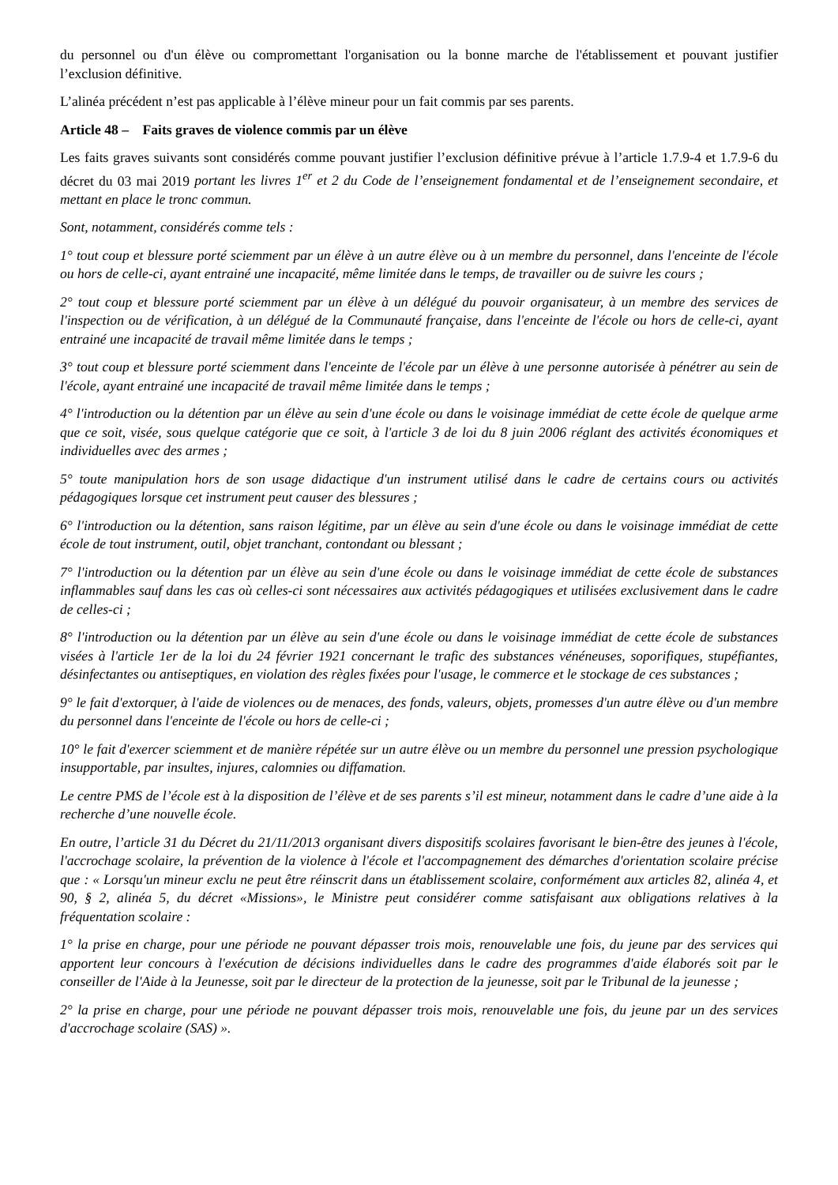du personnel ou d'un élève ou compromettant l'organisation ou la bonne marche de l'établissement et pouvant justifier l’exclusion définitive.
L’alinéa précédent n’est pas applicable à l’élève mineur pour un fait commis par ses parents.
Article 48 – Faits graves de violence commis par un élève
Les faits graves suivants sont considérés comme pouvant justifier l’exclusion définitive prévue à l’article 1.7.9-4 et 1.7.9-6 du décret du 03 mai 2019 portant les livres 1<sup>er</sup> et 2 du Code de l’enseignement fondamental et de l’enseignement secondaire, et mettant en place le tronc commun.
Sont, notamment, considérés comme tels :
1° tout coup et blessure porté sciemment par un élève à un autre élève ou à un membre du personnel, dans l'enceinte de l'école ou hors de celle-ci, ayant entrainé une incapacité, même limitée dans le temps, de travailler ou de suivre les cours ;
2° tout coup et blessure porté sciemment par un élève à un délégué du pouvoir organisateur, à un membre des services de l'inspection ou de vérification, à un délégué de la Communauté française, dans l'enceinte de l'école ou hors de celle-ci, ayant entrainé une incapacité de travail même limitée dans le temps ;
3° tout coup et blessure porté sciemment dans l'enceinte de l'école par un élève à une personne autorisée à pénétrer au sein de l'école, ayant entrainé une incapacité de travail même limitée dans le temps ;
4° l'introduction ou la détention par un élève au sein d'une école ou dans le voisinage immédiat de cette école de quelque arme que ce soit, visée, sous quelque catégorie que ce soit, à l'article 3 de loi du 8 juin 2006 réglant des activités économiques et individuelles avec des armes ;
5° toute manipulation hors de son usage didactique d'un instrument utilisé dans le cadre de certains cours ou activités pédagogiques lorsque cet instrument peut causer des blessures ;
6° l'introduction ou la détention, sans raison légitime, par un élève au sein d'une école ou dans le voisinage immédiat de cette école de tout instrument, outil, objet tranchant, contondant ou blessant ;
7° l'introduction ou la détention par un élève au sein d'une école ou dans le voisinage immédiat de cette école de substances inflammables sauf dans les cas où celles-ci sont nécessaires aux activités pédagogiques et utilisées exclusivement dans le cadre de celles-ci ;
8° l'introduction ou la détention par un élève au sein d'une école ou dans le voisinage immédiat de cette école de substances visées à l'article 1er de la loi du 24 février 1921 concernant le trafic des substances vénéneuses, soporifiques, stupéfiantes, désinfectantes ou antiseptiques, en violation des règles fixées pour l'usage, le commerce et le stockage de ces substances ;
9° le fait d'extorquer, à l'aide de violences ou de menaces, des fonds, valeurs, objets, promesses d'un autre élève ou d'un membre du personnel dans l'enceinte de l'école ou hors de celle-ci ;
10° le fait d'exercer sciemment et de manière répétée sur un autre élève ou un membre du personnel une pression psychologique insupportable, par insultes, injures, calomnies ou diffamation.
Le centre PMS de l’école est à la disposition de l’élève et de ses parents s’il est mineur, notamment dans le cadre d’une aide à la recherche d’une nouvelle école.
En outre, l’article 31 du Décret du 21/11/2013 organisant divers dispositifs scolaires favorisant le bien-être des jeunes à l'école, l'accrochage scolaire, la prévention de la violence à l'école et l'accompagnement des démarches d'orientation scolaire précise que : « Lorsqu'un mineur exclu ne peut être réinscrit dans un établissement scolaire, conformément aux articles 82, alinéa 4, et 90, § 2, alinéa 5, du décret «Missions», le Ministre peut considérer comme satisfaisant aux obligations relatives à la fréquentation scolaire :
1° la prise en charge, pour une période ne pouvant dépasser trois mois, renouvelable une fois, du jeune par des services qui apportent leur concours à l'exécution de décisions individuelles dans le cadre des programmes d'aide élaborés soit par le conseiller de l'Aide à la Jeunesse, soit par le directeur de la protection de la jeunesse, soit par le Tribunal de la jeunesse ;
2° la prise en charge, pour une période ne pouvant dépasser trois mois, renouvelable une fois, du jeune par un des services d'accrochage scolaire (SAS) ».